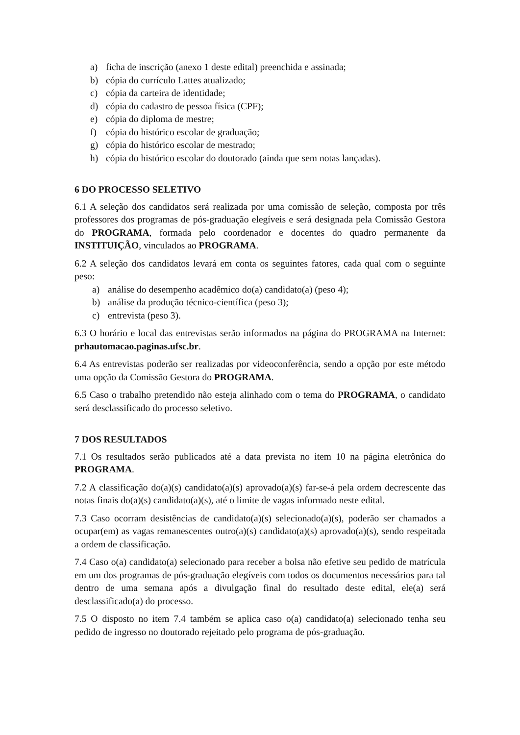a) ficha de inscrição (anexo 1 deste edital) preenchida e assinada;
b) cópia do currículo Lattes atualizado;
c) cópia da carteira de identidade;
d) cópia do cadastro de pessoa física (CPF);
e) cópia do diploma de mestre;
f) cópia do histórico escolar de graduação;
g) cópia do histórico escolar de mestrado;
h) cópia do histórico escolar do doutorado (ainda que sem notas lançadas).
6 DO PROCESSO SELETIVO
6.1 A seleção dos candidatos será realizada por uma comissão de seleção, composta por três professores dos programas de pós-graduação elegíveis e será designada pela Comissão Gestora do PROGRAMA, formada pelo coordenador e docentes do quadro permanente da INSTITUIÇÃO, vinculados ao PROGRAMA.
6.2 A seleção dos candidatos levará em conta os seguintes fatores, cada qual com o seguinte peso:
a) análise do desempenho acadêmico do(a) candidato(a) (peso 4);
b) análise da produção técnico-científica (peso 3);
c) entrevista (peso 3).
6.3 O horário e local das entrevistas serão informados na página do PROGRAMA na Internet: prhautomacao.paginas.ufsc.br.
6.4 As entrevistas poderão ser realizadas por videoconferência, sendo a opção por este método uma opção da Comissão Gestora do PROGRAMA.
6.5 Caso o trabalho pretendido não esteja alinhado com o tema do PROGRAMA, o candidato será desclassificado do processo seletivo.
7 DOS RESULTADOS
7.1 Os resultados serão publicados até a data prevista no item 10 na página eletrônica do PROGRAMA.
7.2 A classificação do(a)(s) candidato(a)(s) aprovado(a)(s) far-se-á pela ordem decrescente das notas finais do(a)(s) candidato(a)(s), até o limite de vagas informado neste edital.
7.3 Caso ocorram desistências de candidato(a)(s) selecionado(a)(s), poderão ser chamados a ocupar(em) as vagas remanescentes outro(a)(s) candidato(a)(s) aprovado(a)(s), sendo respeitada a ordem de classificação.
7.4 Caso o(a) candidato(a) selecionado para receber a bolsa não efetive seu pedido de matrícula em um dos programas de pós-graduação elegíveis com todos os documentos necessários para tal dentro de uma semana após a divulgação final do resultado deste edital, ele(a) será desclassificado(a) do processo.
7.5 O disposto no item 7.4 também se aplica caso o(a) candidato(a) selecionado tenha seu pedido de ingresso no doutorado rejeitado pelo programa de pós-graduação.